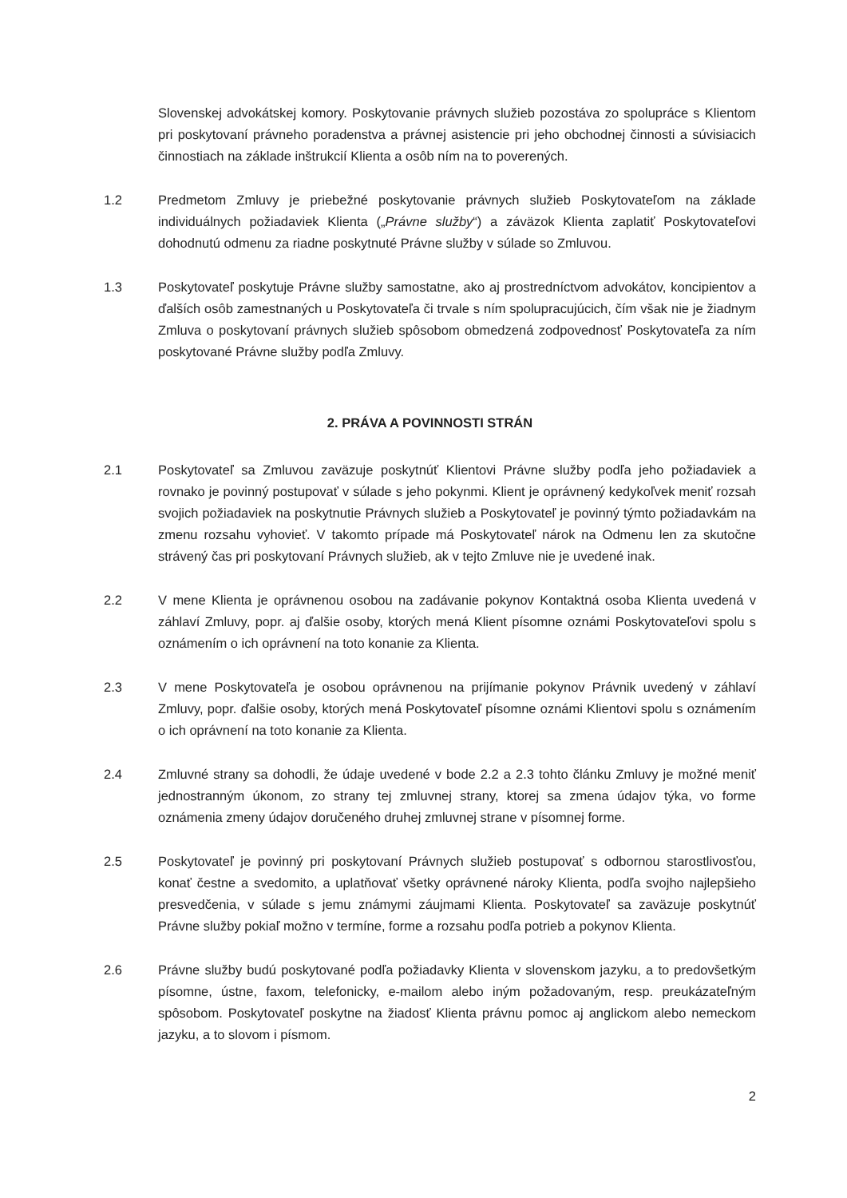Slovenskej advokátskej komory. Poskytovanie právnych služieb pozostáva zo spolupráce s Klientom pri poskytovaní právneho poradenstva a právnej asistencie pri jeho obchodnej činnosti a súvisiacich činnostiach na základe inštrukcií Klienta a osôb ním na to poverených.
1.2 Predmetom Zmluvy je priebežné poskytovanie právnych služieb Poskytovateľom na základe individuálnych požiadaviek Klienta („Právne služby“) a záväzok Klienta zaplatiť Poskytovateľovi dohodnutú odmenu za riadne poskytnuté Právne služby v súlade so Zmluvou.
1.3 Poskytovateľ poskytuje Právne služby samostatne, ako aj prostredníctvom advokátov, koncipientov a ďalších osôb zamestnaných u Poskytovateľa či trvale s ním spolupracujúcich, čím však nie je žiadnym Zmluva o poskytovaní právnych služieb spôsobom obmedzená zodpovednosť Poskytovateľa za ním poskytované Právne služby podľa Zmluvy.
2. PRÁVA A POVINNOSTI STRÁN
2.1 Poskytovateľ sa Zmluvou zaväzuje poskytnúť Klientovi Právne služby podľa jeho požiadaviek a rovnako je povinný postupovať v súlade s jeho pokynmi. Klient je oprávnený kedykoľvek meniť rozsah svojich požiadaviek na poskytnutie Právnych služieb a Poskytovateľ je povinný týmto požiadavkám na zmenu rozsahu vyhovieť. V takomto prípade má Poskytovateľ nárok na Odmenu len za skutočne strávený čas pri poskytovaní Právnych služieb, ak v tejto Zmluve nie je uvedené inak.
2.2 V mene Klienta je oprávnenou osobou na zadávanie pokynov Kontaktná osoba Klienta uvedená v záhlaví Zmluvy, popr. aj ďalšie osoby, ktorých mená Klient písomne oznámi Poskytovateľovi spolu s oznámením o ich oprávnení na toto konanie za Klienta.
2.3 V mene Poskytovateľa je osobou oprávnenou na prijímanie pokynov Právnik uvedený v záhlaví Zmluvy, popr. ďalšie osoby, ktorých mená Poskytovateľ písomne oznámi Klientovi spolu s oznámením o ich oprávnení na toto konanie za Klienta.
2.4 Zmluvné strany sa dohodli, že údaje uvedené v bode 2.2 a 2.3 tohto článku Zmluvy je možné meniť jednostranným úkonom, zo strany tej zmluvnej strany, ktorej sa zmena údajov týka, vo forme oznámenia zmeny údajov doručeného druhej zmluvnej strane v písomnej forme.
2.5 Poskytovateľ je povinný pri poskytovaní Právnych služieb postupovať s odbornou starostlivosťou, konať čestne a svedomito, a uplatňovať všetky oprávnené nároky Klienta, podľa svojho najlepšieho presvedčenia, v súlade s jemu známymi záujmami Klienta. Poskytovateľ sa zaväzuje poskytnúť Právne služby pokiaľ možno v termíne, forme a rozsahu podľa potrieb a pokynov Klienta.
2.6 Právne služby budú poskytované podľa požiadavky Klienta v slovenskom jazyku, a to predovšetkým písomne, ústne, faxom, telefonicky, e-mailom alebo iným požadovaným, resp. preukázateľným spôsobom. Poskytovateľ poskytne na žiadosť Klienta právnu pomoc aj anglickom alebo nemeckom jazyku, a to slovom i písmom.
2